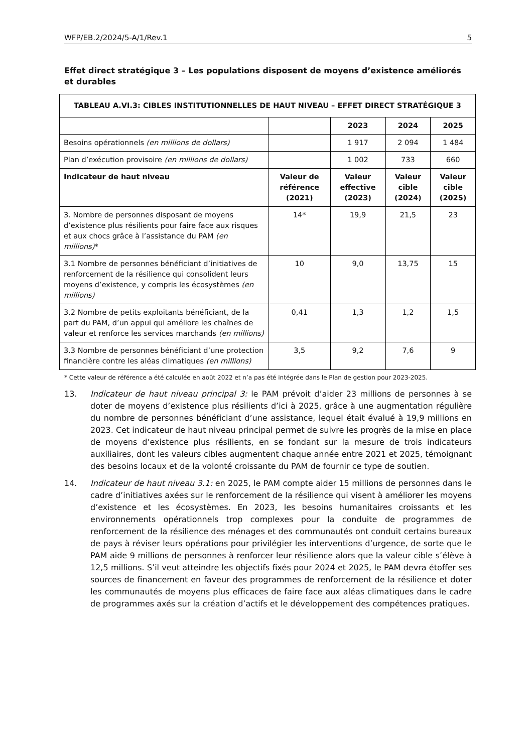WFP/EB.2/2024/5-A/1/Rev.1 5
Effet direct stratégique 3 – Les populations disposent de moyens d’existence améliorés et durables
| TABLEAU A.VI.3: CIBLES INSTITUTIONNELLES DE HAUT NIVEAU – EFFET DIRECT STRATÉGIQUE 3 | | | | |
| --- | --- | --- | --- | --- |
| | | 2023 | 2024 | 2025 |
| Besoins opérationnels (en millions de dollars) | | 1 917 | 2 094 | 1 484 |
| Plan d’exécution provisoire (en millions de dollars) | | 1 002 | 733 | 660 |
| Indicateur de haut niveau | Valeur de référence (2021) | Valeur effective (2023) | Valeur cible (2024) | Valeur cible (2025) |
| 3. Nombre de personnes disposant de moyens d’existence plus résilients pour faire face aux risques et aux chocs grâce à l’assistance du PAM (en millions) * | 14* | 19,9 | 21,5 | 23 |
| 3.1 Nombre de personnes bénéficiant d’initiatives de renforcement de la résilience qui consolident leurs moyens d’existence, y compris les écosystèmes (en millions) | 10 | 9,0 | 13,75 | 15 |
| 3.2 Nombre de petits exploitants bénéficiant, de la part du PAM, d’un appui qui améliore les chaînes de valeur et renforce les services marchands (en millions) | 0,41 | 1,3 | 1,2 | 1,5 |
| 3.3 Nombre de personnes bénéficiant d’une protection financière contre les aléas climatiques (en millions) | 3,5 | 9,2 | 7,6 | 9 |
* Cette valeur de référence a été calculée en août 2022 et n’a pas été intégrée dans le Plan de gestion pour 2023-2025.
13. Indicateur de haut niveau principal 3: le PAM prévoit d’aider 23 millions de personnes à se doter de moyens d’existence plus résilients d’ici à 2025, grâce à une augmentation régulière du nombre de personnes bénéficiant d’une assistance, lequel était évalué à 19,9 millions en 2023. Cet indicateur de haut niveau principal permet de suivre les progrès de la mise en place de moyens d’existence plus résilients, en se fondant sur la mesure de trois indicateurs auxiliaires, dont les valeurs cibles augmentent chaque année entre 2021 et 2025, témoignant des besoins locaux et de la volonté croissante du PAM de fournir ce type de soutien.
14. Indicateur de haut niveau 3.1: en 2025, le PAM compte aider 15 millions de personnes dans le cadre d’initiatives axées sur le renforcement de la résilience qui visent à améliorer les moyens d’existence et les écosystèmes. En 2023, les besoins humanitaires croissants et les environnements opérationnels trop complexes pour la conduite de programmes de renforcement de la résilience des ménages et des communautés ont conduit certains bureaux de pays à réviser leurs opérations pour privilégier les interventions d’urgence, de sorte que le PAM aide 9 millions de personnes à renforcer leur résilience alors que la valeur cible s’élève à 12,5 millions. S’il veut atteindre les objectifs fixés pour 2024 et 2025, le PAM devra étoffer ses sources de financement en faveur des programmes de renforcement de la résilience et doter les communautés de moyens plus efficaces de faire face aux aléas climatiques dans le cadre de programmes axés sur la création d’actifs et le développement des compétences pratiques.